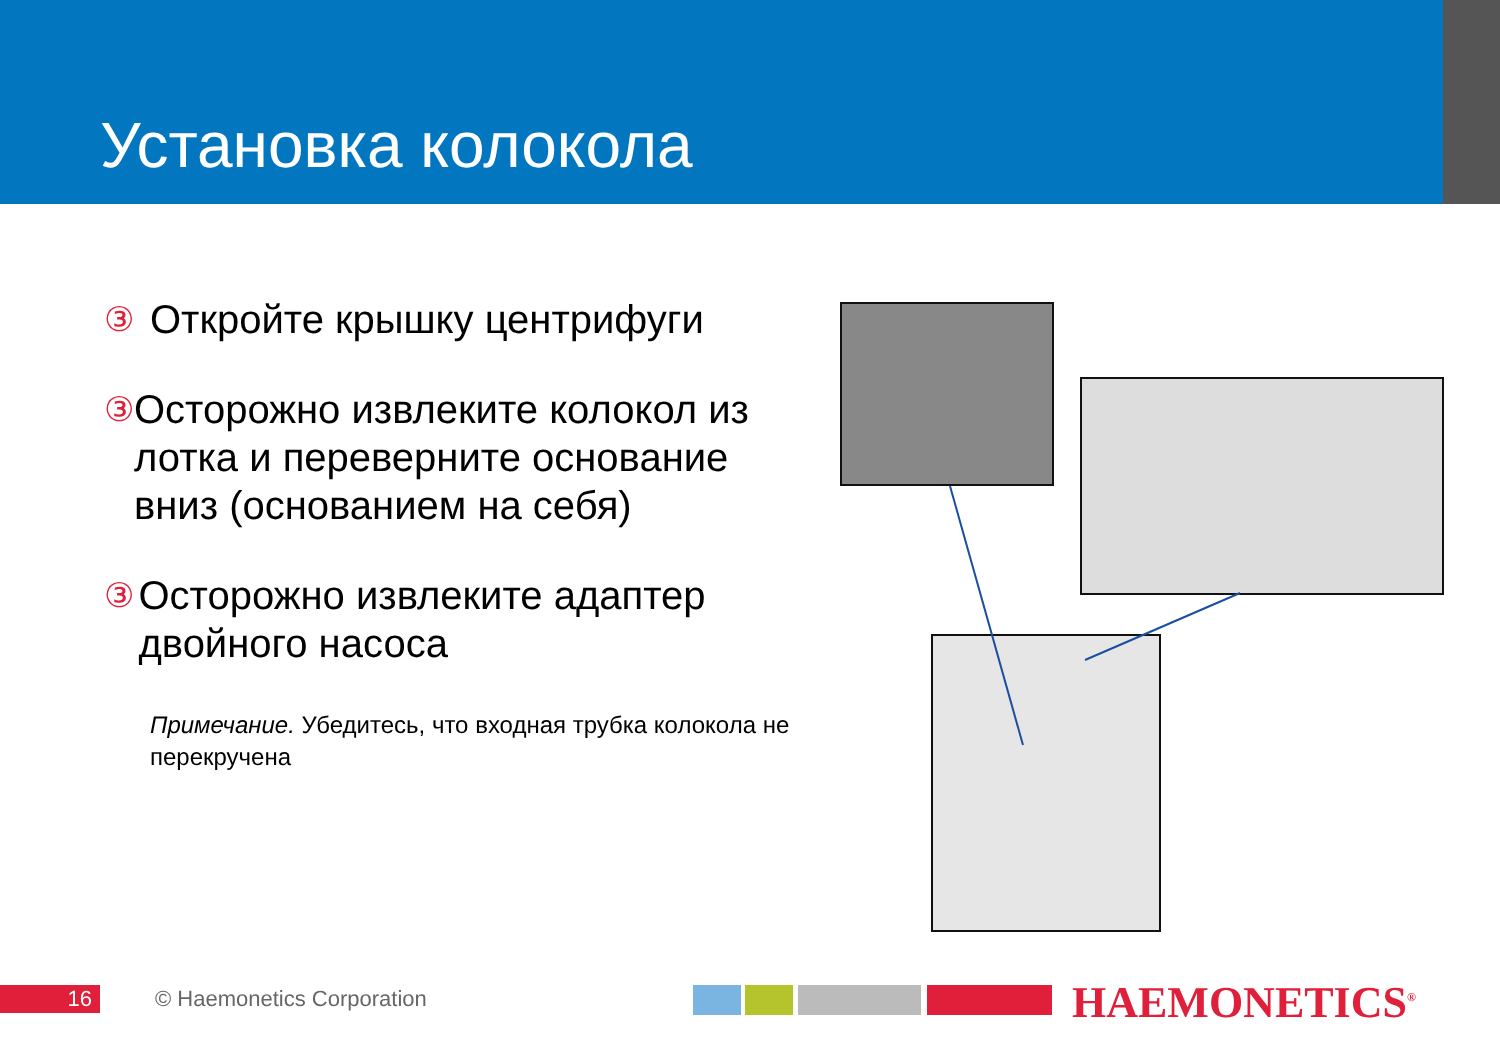Установка колокола
③ Откройте крышку центрифуги
③ Осторожно извлеките колокол из лотка и переверните основание вниз (основанием на себя)
③ Осторожно извлеките адаптер двойного насоса
Примечание. Убедитесь, что входная трубка колокола не перекручена
16 © Haemonetics Corporation
HAEMONETICS<sup>®</sup>